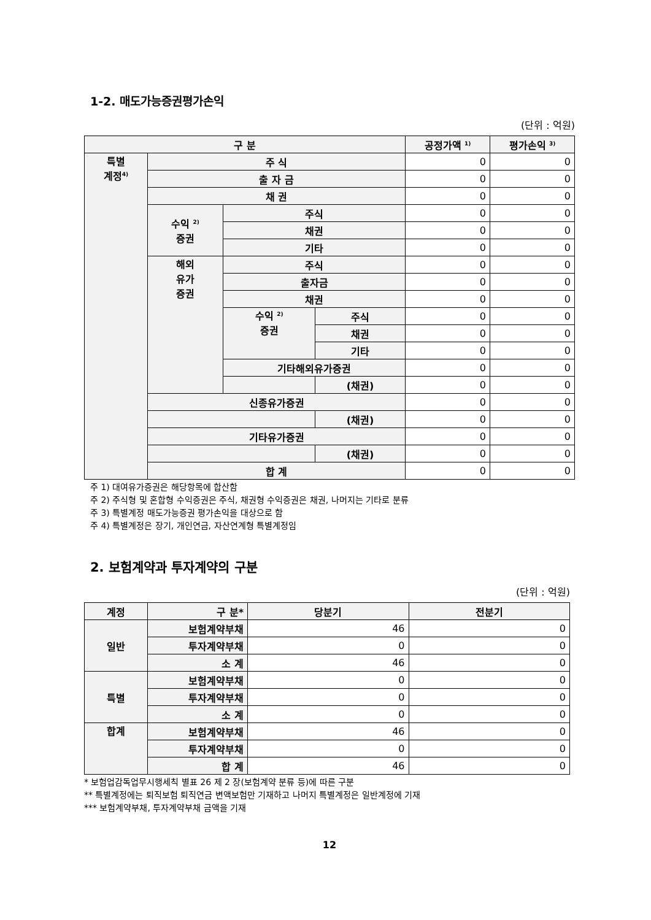1-2. 매도가능증권평가손익
(단위 : 억원)
| 구 분 | | | | 공정가액 <sup>1)</sup> | 평가손익 <sup>3)</sup> |
| --- | --- | --- | --- | --- | --- |
| 특별 계정<sup>4)</sup> | 주 식 | | | 0 | 0 |
| | 출 자 금 | | | 0 | 0 |
| | 채 권 | | | 0 | 0 |
| | 수익 <sup>2)</sup> 증권 | 주식 | | 0 | 0 |
| | | 채권 | | 0 | 0 |
| | | 기타 | | 0 | 0 |
| | 해외 유가 증권 | 주식 | | 0 | 0 |
| | | 출자금 | | 0 | 0 |
| | | 채권 | | 0 | 0 |
| | | 수익 <sup>2)</sup> 증권 | 주식 | 0 | 0 |
| | | | 채권 | 0 | 0 |
| | | | 기타 | 0 | 0 |
| | | 기타해외유가증권 | | 0 | 0 |
| | | | (채권) | 0 | 0 |
| | 신종유가증권 | | | 0 | 0 |
| | | | (채권) | 0 | 0 |
| | 기타유가증권 | | | 0 | 0 |
| | | | (채권) | 0 | 0 |
| | 합 계 | | | 0 | 0 |
주 1) 대여유가증권은 해당항목에 합산함
주 2) 주식형 및 혼합형 수익증권은 주식, 채권형 수익증권은 채권, 나머지는 기타로 분류
주 3) 특별계정 매도가능증권 평가손익을 대상으로 함
주 4) 특별계정은 장기, 개인연금, 자산연계형 특별계정임
2. 보험계약과 투자계약의 구분
(단위 : 억원)
| 계정 | 구 분* | 당분기 | 전분기 |
| --- | --- | --- | --- |
| 일반 | 보험계약부채 | 46 | 0 |
| | 투자계약부채 | 0 | 0 |
| | 소 계 | 46 | 0 |
| 특별 | 보험계약부채 | 0 | 0 |
| | 투자계약부채 | 0 | 0 |
| | 소 계 | 0 | 0 |
| 합계 | 보험계약부채 | 46 | 0 |
| | 투자계약부채 | 0 | 0 |
| | 합 계 | 46 | 0 |
* 보험업감독업무시행세칙 별표 26 제 2 장(보험계약 분류 등)에 따른 구분
** 특별계정에는 퇴직보험 퇴직연금 변액보험만 기재하고 나머지 특별계정은 일반계정에 기재
*** 보험계약부채, 투자계약부채 금액을 기재
12